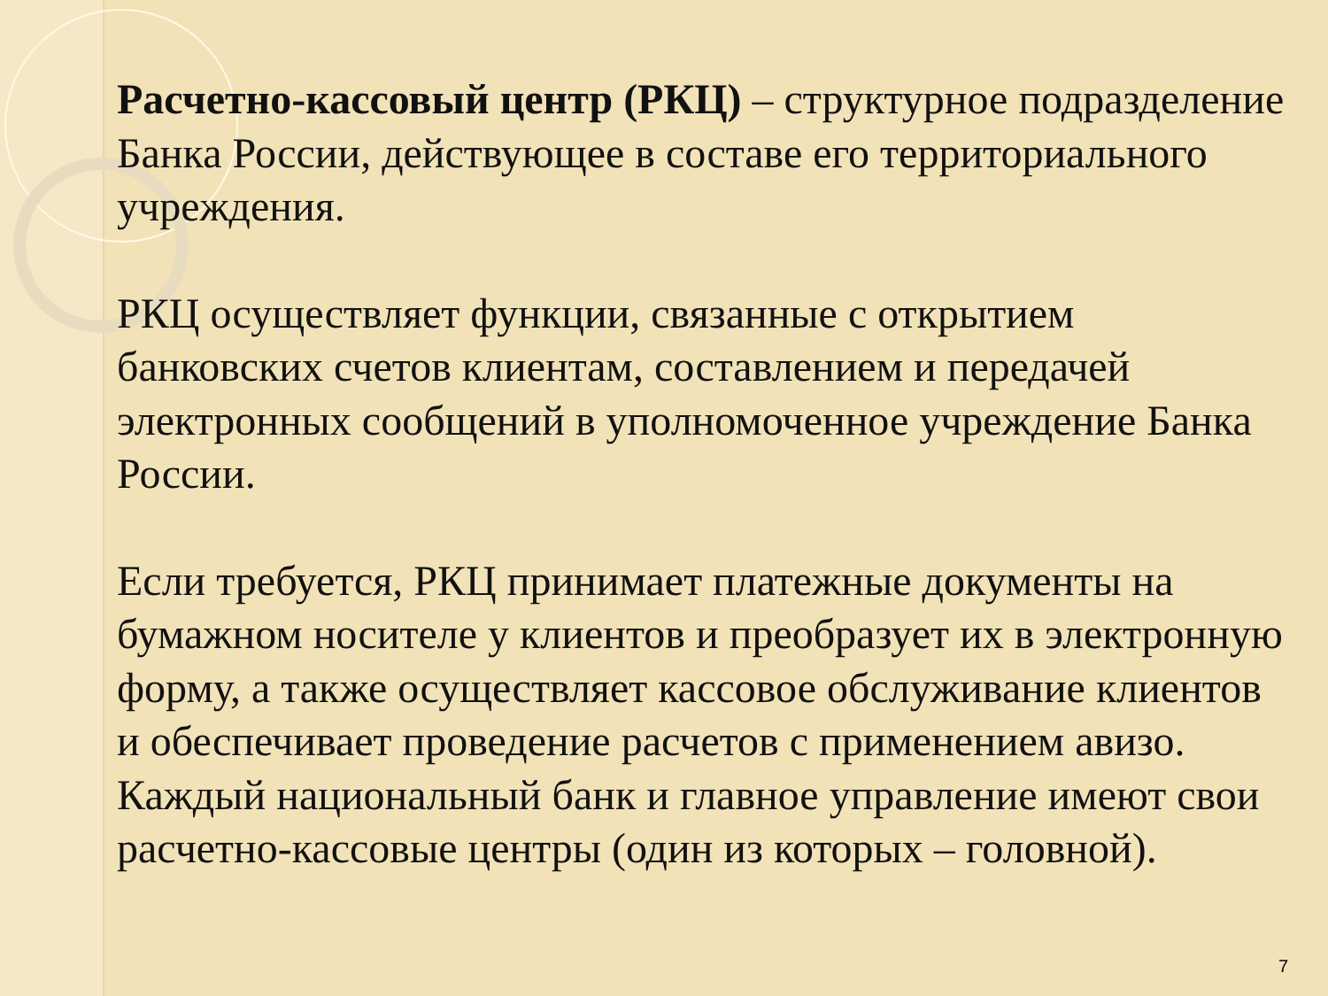Расчетно-кассовый центр (РКЦ) – структурное подразделение Банка России, действующее в составе его территориального учреждения.
РКЦ осуществляет функции, связанные с открытием банковских счетов клиентам, составлением и передачей электронных сообщений в уполномоченное учреждение Банка России.
Если требуется, РКЦ принимает платежные документы на бумажном носителе у клиентов и преобразует их в электронную форму, а также осуществляет кассовое обслуживание клиентов и обеспечивает проведение расчетов с применением авизо. Каждый национальный банк и главное управление имеют свои расчетно-кассовые центры (один из которых – головной).
7